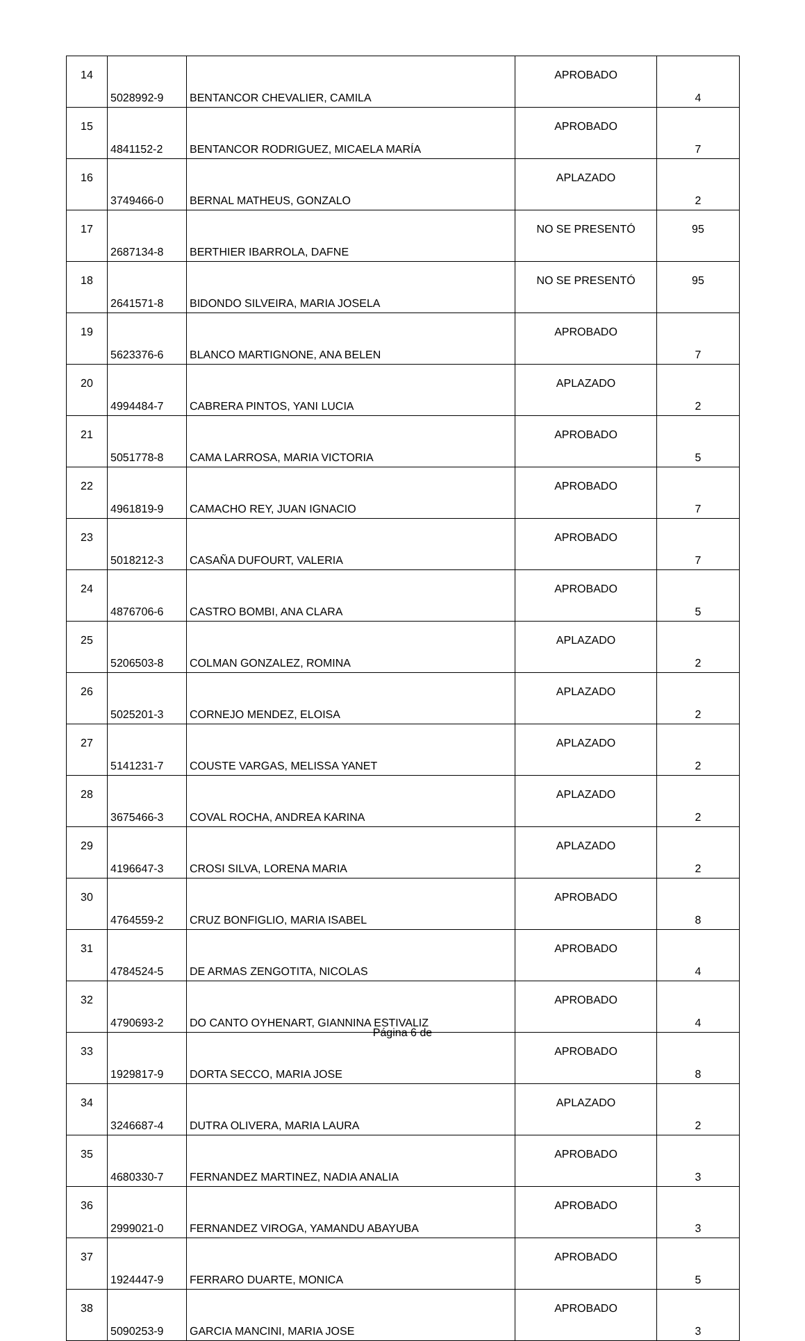| 14 | 5028992-9 | BENTANCOR CHEVALIER, CAMILA | APROBADO | 4 |
| 15 | 4841152-2 | BENTANCOR RODRIGUEZ, MICAELA MARÍA | APROBADO | 7 |
| 16 | 3749466-0 | BERNAL MATHEUS, GONZALO | APLAZADO | 2 |
| 17 | 2687134-8 | BERTHIER IBARROLA, DAFNE | NO SE PRESENTÓ | 95 |
| 18 | 2641571-8 | BIDONDO SILVEIRA, MARIA JOSELA | NO SE PRESENTÓ | 95 |
| 19 | 5623376-6 | BLANCO MARTIGNONE, ANA BELEN | APROBADO | 7 |
| 20 | 4994484-7 | CABRERA PINTOS, YANI LUCIA | APLAZADO | 2 |
| 21 | 5051778-8 | CAMA LARROSA, MARIA VICTORIA | APROBADO | 5 |
| 22 | 4961819-9 | CAMACHO REY, JUAN IGNACIO | APROBADO | 7 |
| 23 | 5018212-3 | CASAÑA DUFOURT, VALERIA | APROBADO | 7 |
| 24 | 4876706-6 | CASTRO BOMBI, ANA CLARA | APROBADO | 5 |
| 25 | 5206503-8 | COLMAN GONZALEZ, ROMINA | APLAZADO | 2 |
| 26 | 5025201-3 | CORNEJO MENDEZ, ELOISA | APLAZADO | 2 |
| 27 | 5141231-7 | COUSTE VARGAS, MELISSA YANET | APLAZADO | 2 |
| 28 | 3675466-3 | COVAL ROCHA, ANDREA KARINA | APLAZADO | 2 |
| 29 | 4196647-3 | CROSI SILVA, LORENA MARIA | APLAZADO | 2 |
| 30 | 4764559-2 | CRUZ BONFIGLIO, MARIA ISABEL | APROBADO | 8 |
| 31 | 4784524-5 | DE ARMAS ZENGOTITA, NICOLAS | APROBADO | 4 |
| 32 | 4790693-2 | DO CANTO OYHENART, GIANNINA ESTIVALIZ | APROBADO | 4 |
| 33 | 1929817-9 | DORTA SECCO, MARIA JOSE | APROBADO | 8 |
| 34 | 3246687-4 | DUTRA OLIVERA, MARIA LAURA | APLAZADO | 2 |
| 35 | 4680330-7 | FERNANDEZ MARTINEZ, NADIA ANALIA | APROBADO | 3 |
| 36 | 2999021-0 | FERNANDEZ VIROGA, YAMANDU ABAYUBA | APROBADO | 3 |
| 37 | 1924447-9 | FERRARO DUARTE, MONICA | APROBADO | 5 |
| 38 | 5090253-9 | GARCIA MANCINI, MARIA JOSE | APROBADO | 3 |
Página 6 de